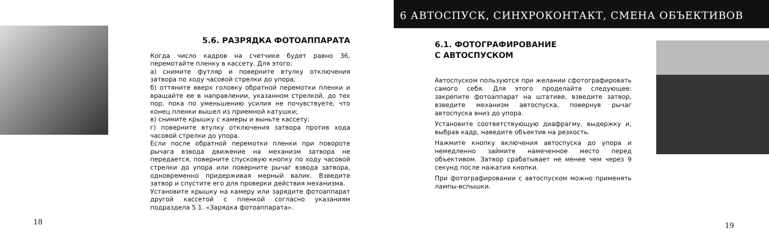5.6. РАЗРЯДКА ФОТОАППАРАТА
Когда число кадров на счетчике будет равно 36, перемотайте пленку в кассету. Для этого:
а) снимите футляр и поверните втулку отключения затвора по ходу часовой стрелки до упора;
б) оттяните вверх головку обратной перемотки пленки и вращайте ее в направлении, указанном стрелкой, до тех пор, пока по уменьшению усилия не почувствуете, что конец пленки вышел из приемной катушки;
в) снимите крышку с камеры и выньте кассету;
г) поверните втулку отключения затвора против хода часовой стрелки до упора.
Если после обратной перемотки пленки при повороте рычага взвода движение на механизм затвора не передается, поверните спусковую кнопку по ходу часовой стрелки до упора или поверните рычаг взвода затвора, одновременно придерживая мерный валик. Взведите затвор и спустите его для проверки действия механизма.
Установите крышку на камеру или зарядите фотоаппарат другой кассетой с пленкой согласно указаниям подраздела 5.1. «Зарядка фотоаппарата».
18
6 АВТОСПУСК, СИНХРОКОНТАКТ, СМЕНА ОБЪЕКТИВОВ
6.1. ФОТОГРАФИРОВАНИЕ
С АВТОСПУСКОМ
Автоспуском пользуются при желании сфотографировать самого себя. Для этого проделайте следующее: закрепите фотоаппарат на штативе, взведите затвор, взведите механизм автоспуска, повернув рычаг автоспуска вниз до упора.
Установите соответствующую диафрагму, выдержку и, выбрав кадр, наведите объектив на резкость.
Нажмите кнопку включения автоспуска до упора и немедленно займите намеченное место перед объективом. Затвор срабатывает не менее чем через 9 секунд после нажатия кнопки.
При фотографировании с автоспуском можно применять лампы-вспышки.
19